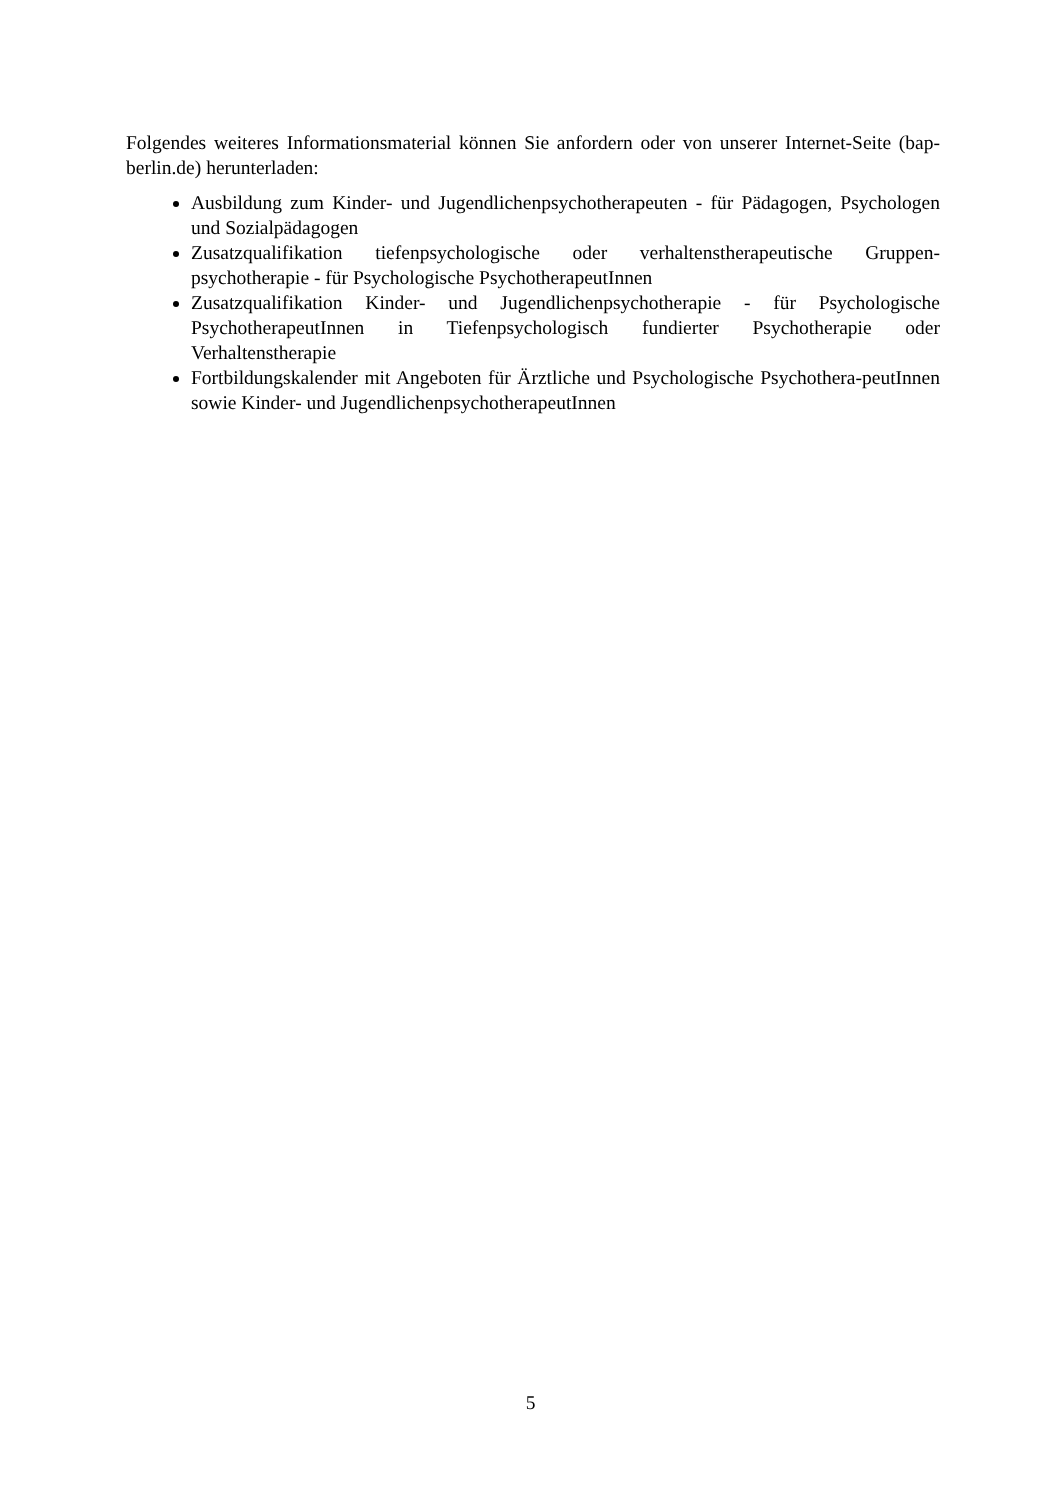Folgendes weiteres Informationsmaterial können Sie anfordern oder von unserer Internet-Seite (bap-berlin.de) herunterladen:
Ausbildung zum Kinder- und Jugendlichenpsychotherapeuten - für Pädagogen, Psychologen und Sozialpädagogen
Zusatzqualifikation tiefenpsychologische oder verhaltenstherapeutische Gruppen-psychotherapie - für Psychologische PsychotherapeutInnen
Zusatzqualifikation Kinder- und Jugendlichenpsychotherapie - für Psychologische PsychotherapeutInnen in Tiefenpsychologisch fundierter Psychotherapie oder Verhaltenstherapie
Fortbildungskalender mit Angeboten für Ärztliche und Psychologische Psychothera-peutInnen sowie Kinder- und JugendlichenpsychotherapeutInnen
5